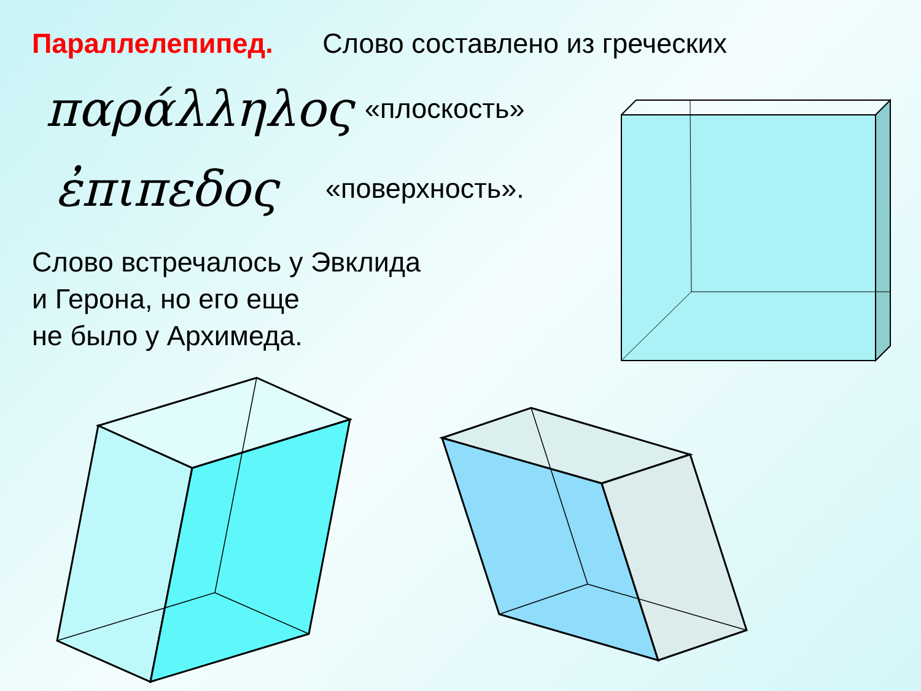Параллелепипед. Слово составлено из греческих
παράλληλος «плоскость»
ἐπιπεδος «поверхность».
Слово встречалось у Эвклида
и Герона, но его еще
не было у Архимеда.